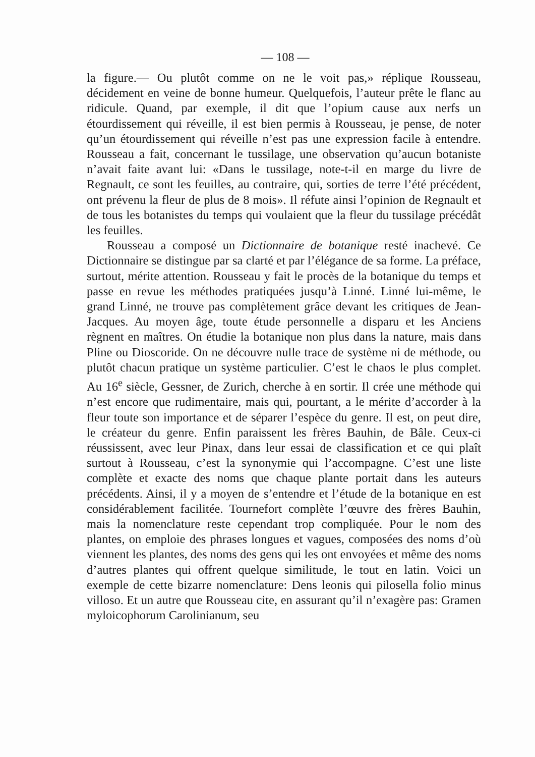— 108 —
la figure.— Ou plutôt comme on ne le voit pas,» réplique Rousseau, décidement en veine de bonne humeur. Quelquefois, l’auteur prête le flanc au ridicule. Quand, par exemple, il dit que l’opium cause aux nerfs un étourdissement qui réveille, il est bien permis à Rousseau, je pense, de noter qu’un étourdissement qui réveille n’est pas une expression facile à entendre. Rousseau a fait, concernant le tussilage, une observation qu’aucun botaniste n’avait faite avant lui: «Dans le tussilage, note-t-il en marge du livre de Regnault, ce sont les feuilles, au contraire, qui, sorties de terre l’été précédent, ont prévenu la fleur de plus de 8 mois». Il réfute ainsi l’opinion de Regnault et de tous les botanistes du temps qui voulaient que la fleur du tussilage précédât les feuilles.
Rousseau a composé un Dictionnaire de botanique resté inachevé. Ce Dictionnaire se distingue par sa clarté et par l’élégance de sa forme. La préface, surtout, mérite attention. Rousseau y fait le procès de la botanique du temps et passe en revue les méthodes pratiquées jusqu’à Linné. Linné lui-même, le grand Linné, ne trouve pas complètement grâce devant les critiques de Jean-Jacques. Au moyen âge, toute étude personnelle a disparu et les Anciens règnent en maîtres. On étudie la botanique non plus dans la nature, mais dans Pline ou Dioscoride. On ne découvre nulle trace de système ni de méthode, ou plutôt chacun pratique un système particulier. C’est le chaos le plus complet. Au 16<sup>e</sup> siècle, Gessner, de Zurich, cherche à en sortir. Il crée une méthode qui n’est encore que rudimentaire, mais qui, pourtant, a le mérite d’accorder à la fleur toute son importance et de séparer l’espèce du genre. Il est, on peut dire, le créateur du genre. Enfin paraissent les frères Bauhin, de Bâle. Ceux-ci réussissent, avec leur Pinax, dans leur essai de classification et ce qui plaît surtout à Rousseau, c’est la synonymie qui l’accompagne. C’est une liste complète et exacte des noms que chaque plante portait dans les auteurs précédents. Ainsi, il y a moyen de s’entendre et l’étude de la botanique en est considérablement facilitée. Tournefort complète l’œuvre des frères Bauhin, mais la nomenclature reste cependant trop compliquée. Pour le nom des plantes, on emploie des phrases longues et vagues, composées des noms d’où viennent les plantes, des noms des gens qui les ont envoyées et même des noms d’autres plantes qui offrent quelque similitude, le tout en latin. Voici un exemple de cette bizarre nomenclature: Dens leonis qui pilosella folio minus villoso. Et un autre que Rousseau cite, en assurant qu’il n’exagère pas: Gramen myloicophorum Carolinianum, seu